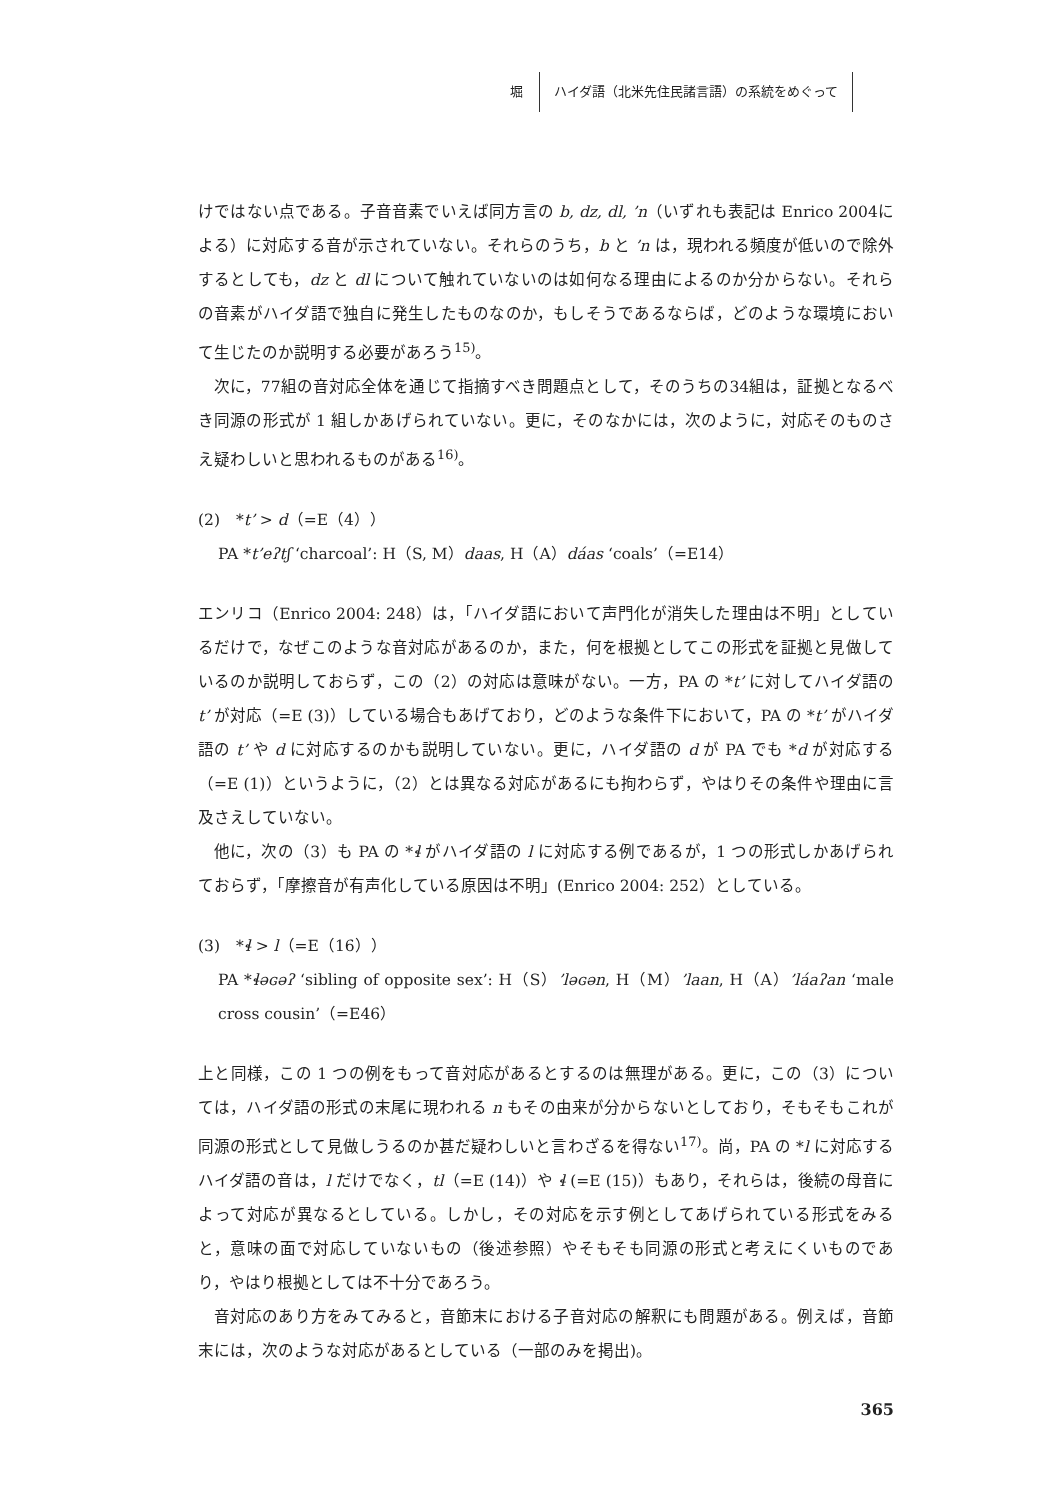堀 ハイダ語（北米先住民諸言語）の系統をめぐって
けではない点である。子音音素でいえば同方言の b, dz, dl, ’n（いずれも表記は Enrico 2004による）に対応する音が示されていない。それらのうち，b と ’n は，現われる頻度が低いので除外するとしても，dz と dl について触れていないのは如何なる理由によるのか分からない。それらの音素がハイダ語で独自に発生したものなのか，もしそうであるならば，どのような環境において生じたのか説明する必要があろう<sup>15)</sup>。
次に，77組の音対応全体を通じて指摘すべき問題点として，そのうちの34組は，証拠となるべき同源の形式が 1 組しかあげられていない。更に，そのなかには，次のように，対応そのものさえ疑わしいと思われるものがある<sup>16)</sup>。
(2)　*t’ > d（=E（4））
PA *t’eʔtʃ ‘charcoal’: H（S, M）daas, H（A）dáas ‘coals’（=E14）
エンリコ（Enrico 2004: 248）は，「ハイダ語において声門化が消失した理由は不明」としているだけで，なぜこのような音対応があるのか，また，何を根拠としてこの形式を証拠と見做しているのか説明しておらず，この（2）の対応は意味がない。一方，PA の *t’ に対してハイダ語の t’ が対応（=E (3)）している場合もあげており，どのような条件下において，PA の *t’ がハイダ語の t’ や d に対応するのかも説明していない。更に，ハイダ語の d が PA でも *d が対応する（=E (1)）というように，（2）とは異なる対応があるにも拘わらず，やはりその条件や理由に言及さえしていない。
他に，次の（3）も PA の *ɬ がハイダ語の l に対応する例であるが，1 つの形式しかあげられておらず，「摩擦音が有声化している原因は不明」(Enrico 2004: 252）としている。
(3)　*ɬ > l（=E（16））
PA *ɬəɢəʔ ‘sibling of opposite sex’: H（S）’ləɢən, H（M）’laan, H（A）’láaʔan ‘male cross cousin’（=E46）
上と同様，この 1 つの例をもって音対応があるとするのは無理がある。更に，この（3）については，ハイダ語の形式の末尾に現われる n もその由来が分からないとしており，そもそもこれが同源の形式として見做しうるのか甚だ疑わしいと言わざるを得ない<sup>17)</sup>。尚，PA の *l に対応するハイダ語の音は，l だけでなく，tl（=E (14)）や ɬ (=E (15)）もあり，それらは，後続の母音によって対応が異なるとしている。しかし，その対応を示す例としてあげられている形式をみると，意味の面で対応していないもの（後述参照）やそもそも同源の形式と考えにくいものであり，やはり根拠としては不十分であろう。
音対応のあり方をみてみると，音節末における子音対応の解釈にも問題がある。例えば，音節末には，次のような対応があるとしている（一部のみを掲出)。
365